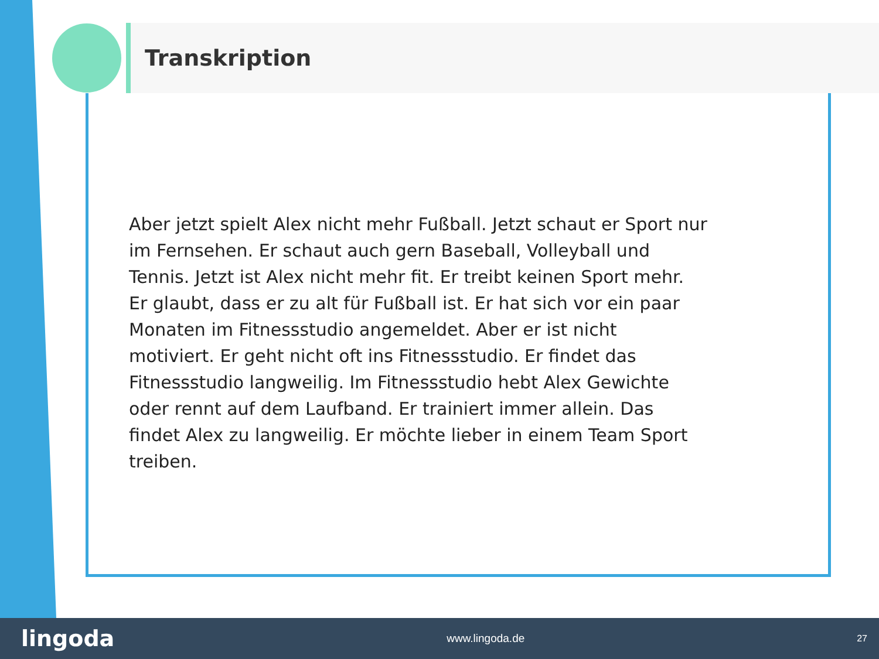Transkription
Aber jetzt spielt Alex nicht mehr Fußball. Jetzt schaut er Sport nur
im Fernsehen. Er schaut auch gern Baseball, Volleyball und
Tennis. Jetzt ist Alex nicht mehr fit. Er treibt keinen Sport mehr.
Er glaubt, dass er zu alt für Fußball ist. Er hat sich vor ein paar
Monaten im Fitnessstudio angemeldet. Aber er ist nicht
motiviert. Er geht nicht oft ins Fitnessstudio. Er findet das
Fitnessstudio langweilig. Im Fitnessstudio hebt Alex Gewichte
oder rennt auf dem Laufband. Er trainiert immer allein. Das
findet Alex zu langweilig. Er möchte lieber in einem Team Sport
treiben.
lingoda www.lingoda.de 27